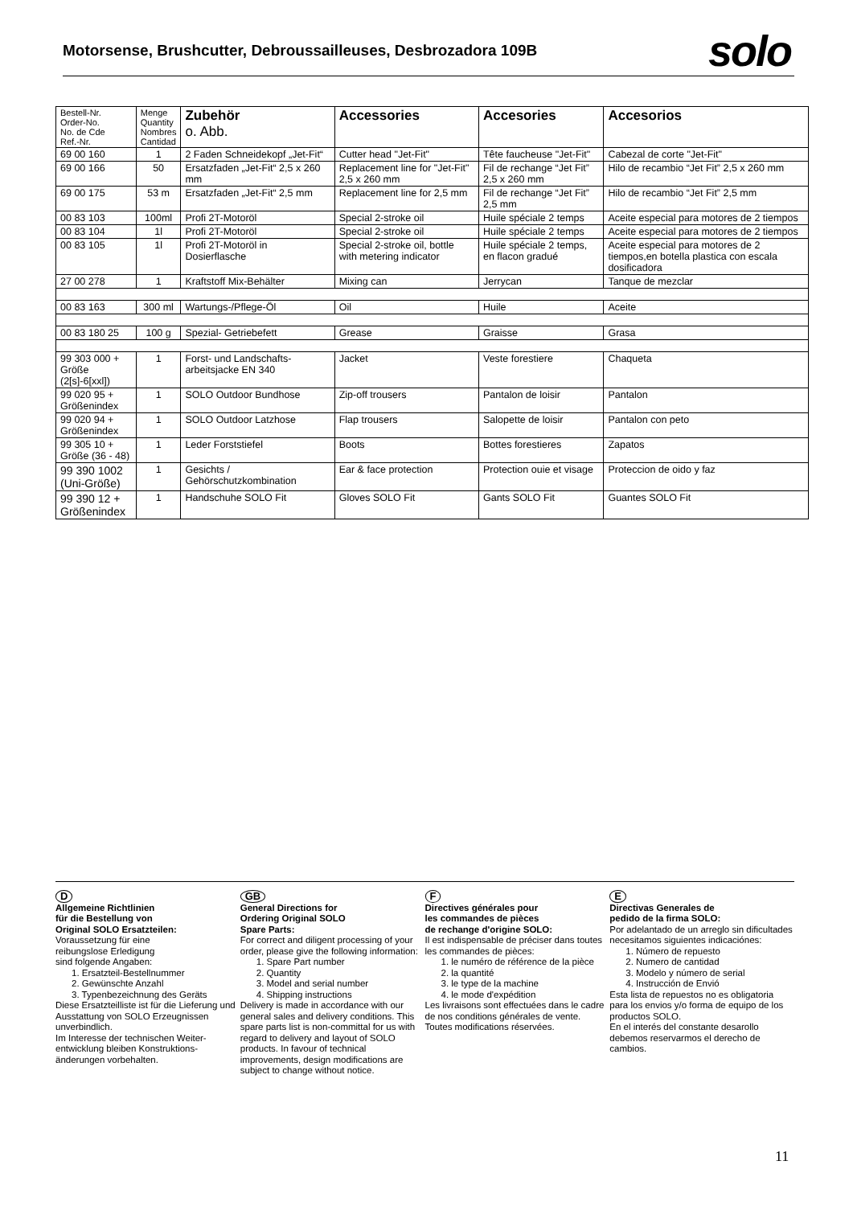Motorsense, Brushcutter, Debroussailleuses, Desbrozadora 109B
solo
| Bestell-Nr. Order-No. No. de Cde Ref.-Nr. | Menge Quantity Nombres Cantidad | Zubehör o. Abb. | Accessories | Accesories | Accesorios |
| --- | --- | --- | --- | --- | --- |
| 69 00 160 | 1 | 2 Faden Schneidekopf „Jet-Fit“ | Cutter head "Jet-Fit" | Tête faucheuse "Jet-Fit" | Cabezal de corte "Jet-Fit" |
| 69 00 166 | 50 | Ersatzfaden „Jet-Fit“ 2,5 x 260 mm | Replacement line for "Jet-Fit" 2,5 x 260 mm | Fil de rechange “Jet Fit” 2,5 x 260 mm | Hilo de recambio “Jet Fit” 2,5 x 260 mm |
| 69 00 175 | 53 m | Ersatzfaden „Jet-Fit“ 2,5 mm | Replacement line for 2,5 mm | Fil de rechange “Jet Fit” 2,5 mm | Hilo de recambio “Jet Fit” 2,5 mm |
| 00 83 103 | 100ml | Profi 2T-Motoröl | Special 2-stroke oil | Huile spéciale 2 temps | Aceite especial para motores de 2 tiempos |
| 00 83 104 | 1l | Profi 2T-Motoröl | Special 2-stroke oil | Huile spéciale 2 temps | Aceite especial para motores de 2 tiempos |
| 00 83 105 | 1l | Profi 2T-Motoröl in Dosierflasche | Special 2-stroke oil, bottle with metering indicator | Huile spéciale 2 temps, en flacon gradué | Aceite especial para motores de 2 tiempos,en botella plastica con escala dosificadora |
| 27 00 278 | 1 | Kraftstoff Mix-Behälter | Mixing can | Jerrycan | Tanque de mezclar |
| 00 83 163 | 300 ml | Wartungs-/Pflege-Öl | Oil | Huile | Aceite |
| 00 83 180 25 | 100 g | Spezial- Getriebefett | Grease | Graisse | Grasa |
| 99 303 000 + Größe (2[s]-6[xxl]) | 1 | Forst- und Landschafts-arbeitsjacke EN 340 | Jacket | Veste forestiere | Chaqueta |
| 99 020 95 + Größenindex | 1 | SOLO Outdoor Bundhose | Zip-off trousers | Pantalon de loisir | Pantalon |
| 99 020 94 + Größenindex | 1 | SOLO Outdoor Latzhose | Flap trousers | Salopette de loisir | Pantalon con peto |
| 99 305 10 + Größe (36 - 48) | 1 | Leder Forststiefel | Boots | Bottes forestieres | Zapatos |
| 99 390 1002 (Uni-Größe) | 1 | Gesichts / Gehörschutzkombination | Ear & face protection | Protection ouie et visage | Proteccion de oido y faz |
| 99 390 12 + Größenindex | 1 | Handschuhe SOLO Fit | Gloves SOLO Fit | Gants SOLO Fit | Guantes SOLO Fit |
D
Allgemeine Richtlinien
für die Bestellung von
Original SOLO Ersatzteilen:
Voraussetzung für eine
reibungslose Erledigung
sind folgende Angaben:
1. Ersatzteil-Bestellnummer
2. Gewünschte Anzahl
3. Typenbezeichnung des Geräts
Diese Ersatzteilliste ist für die Lieferung und Ausstattung von SOLO Erzeugnissen unverbindlich.
Im Interesse der technischen Weiter-entwicklung bleiben Konstruktions-änderungen vorbehalten.
GB
General Directions for
Ordering Original SOLO
Spare Parts:
For correct and diligent processing of your order, please give the following information:
1. Spare Part number
2. Quantity
3. Model and serial number
4. Shipping instructions
Delivery is made in accordance with our general sales and delivery conditions. This spare parts list is non-committal for us with regard to delivery and layout of SOLO products. In favour of technical improvements, design modifications are subject to change without notice.
F
Directives générales pour
les commandes de pièces
de rechange d'origine SOLO:
Il est indispensable de préciser dans toutes les commandes de pièces:
1. le numéro de référence de la pièce
2. la quantité
3. le type de la machine
4. le mode d'expédition
Les livraisons sont effectuées dans le cadre de nos conditions générales de vente.
Toutes modifications réservées.
E
Directivas Generales de
pedido de la firma SOLO:
Por adelantado de un arreglo sin dificultades necesitamos siguientes indicaciónes:
1. Número de repuesto
2. Numero de cantidad
3. Modelo y número de serial
4. Instrucción de Envió
Esta lista de repuestos no es obligatoria para los envios y/o forma de equipo de los productos SOLO.
En el interés del constante desarollo debemos reservarmos el derecho de cambios.
11